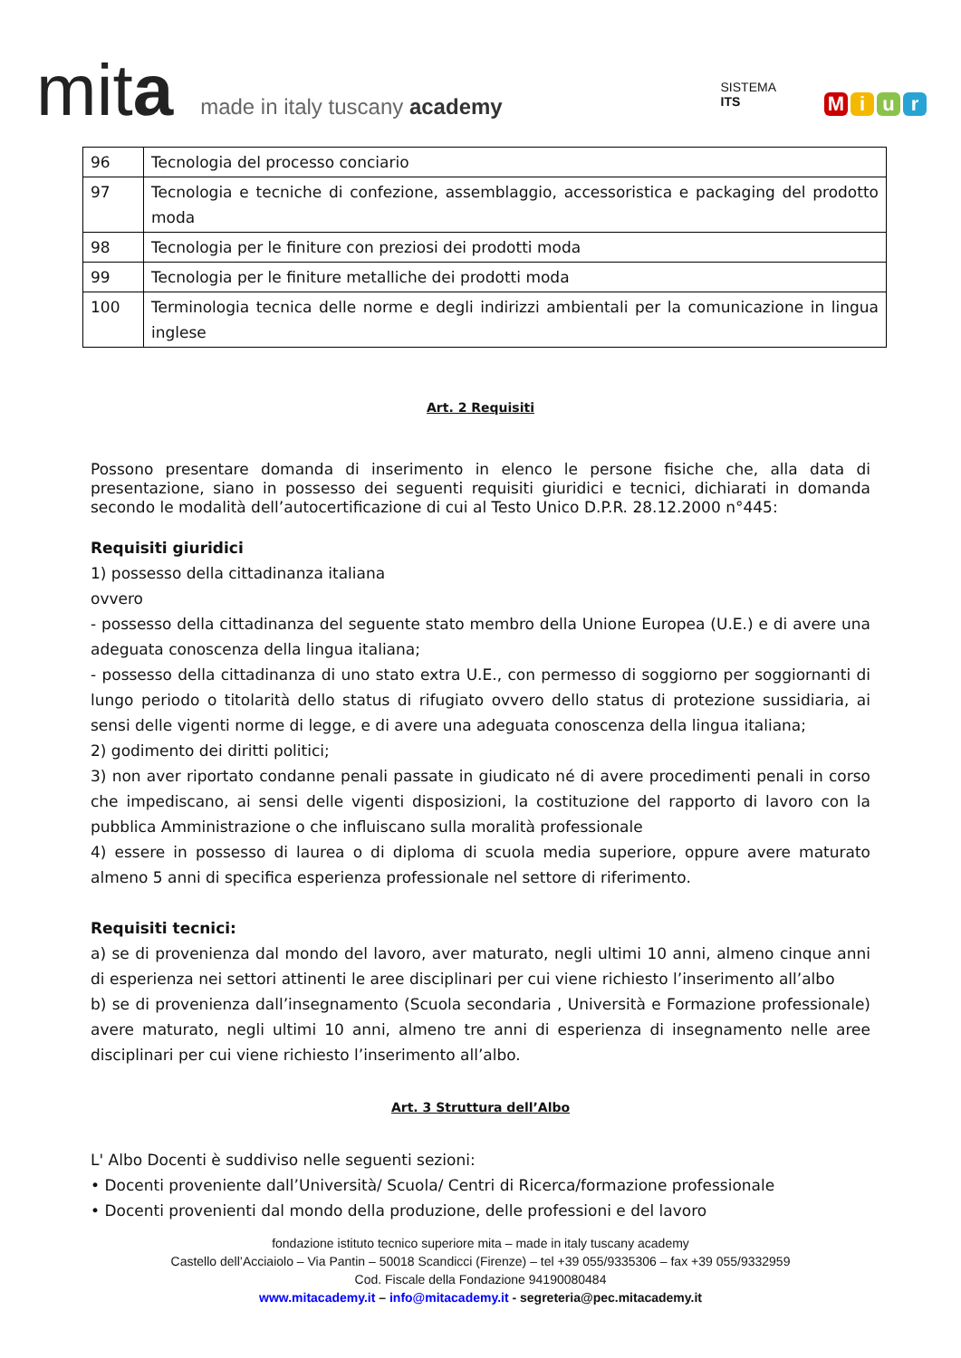mita
made in italy tuscany academy
SISTEMA
ITS
Miur
| 96 | Tecnologia del processo conciario |
| 97 | Tecnologia e tecniche di confezione, assemblaggio, accessoristica e packaging del prodotto moda |
| 98 | Tecnologia per le finiture con preziosi dei prodotti moda |
| 99 | Tecnologia per le finiture metalliche dei prodotti moda |
| 100 | Terminologia tecnica delle norme e degli indirizzi ambientali per la comunicazione in lingua inglese |
Art. 2 Requisiti
Possono presentare domanda di inserimento in elenco le persone fisiche che, alla data di presentazione, siano in possesso dei seguenti requisiti giuridici e tecnici, dichiarati in domanda secondo le modalità dell’autocertificazione di cui al Testo Unico D.P.R. 28.12.2000 n°445:
Requisiti giuridici
1) possesso della cittadinanza italiana
ovvero
- possesso della cittadinanza del seguente stato membro della Unione Europea (U.E.) e di avere una adeguata conoscenza della lingua italiana;
- possesso della cittadinanza di uno stato extra U.E., con permesso di soggiorno per soggiornanti di lungo periodo o titolarità dello status di rifugiato ovvero dello status di protezione sussidiaria, ai sensi delle vigenti norme di legge, e di avere una adeguata conoscenza della lingua italiana;
2) godimento dei diritti politici;
3) non aver riportato condanne penali passate in giudicato né di avere procedimenti penali in corso che impediscano, ai sensi delle vigenti disposizioni, la costituzione del rapporto di lavoro con la pubblica Amministrazione o che influiscano sulla moralità professionale
4) essere in possesso di laurea o di diploma di scuola media superiore, oppure avere maturato almeno 5 anni di specifica esperienza professionale nel settore di riferimento.
Requisiti tecnici:
a) se di provenienza dal mondo del lavoro, aver maturato, negli ultimi 10 anni, almeno cinque anni di esperienza nei settori attinenti le aree disciplinari per cui viene richiesto l’inserimento all’albo
b) se di provenienza dall’insegnamento (Scuola secondaria , Università e Formazione professionale) avere maturato, negli ultimi 10 anni, almeno tre anni di esperienza di insegnamento nelle aree disciplinari per cui viene richiesto l’inserimento all’albo.
Art. 3 Struttura dell’Albo
L' Albo Docenti è suddiviso nelle seguenti sezioni:
• Docenti proveniente dall’Università/ Scuola/ Centri di Ricerca/formazione professionale
• Docenti provenienti dal mondo della produzione, delle professioni e del lavoro
fondazione istituto tecnico superiore mita – made in italy tuscany academy
Castello dell’Acciaiolo – Via Pantin – 50018 Scandicci (Firenze) – tel +39 055/9335306 – fax +39 055/9332959
Cod. Fiscale della Fondazione 94190080484
www.mitacademy.it – info@mitacademy.it - segreteria@pec.mitacademy.it